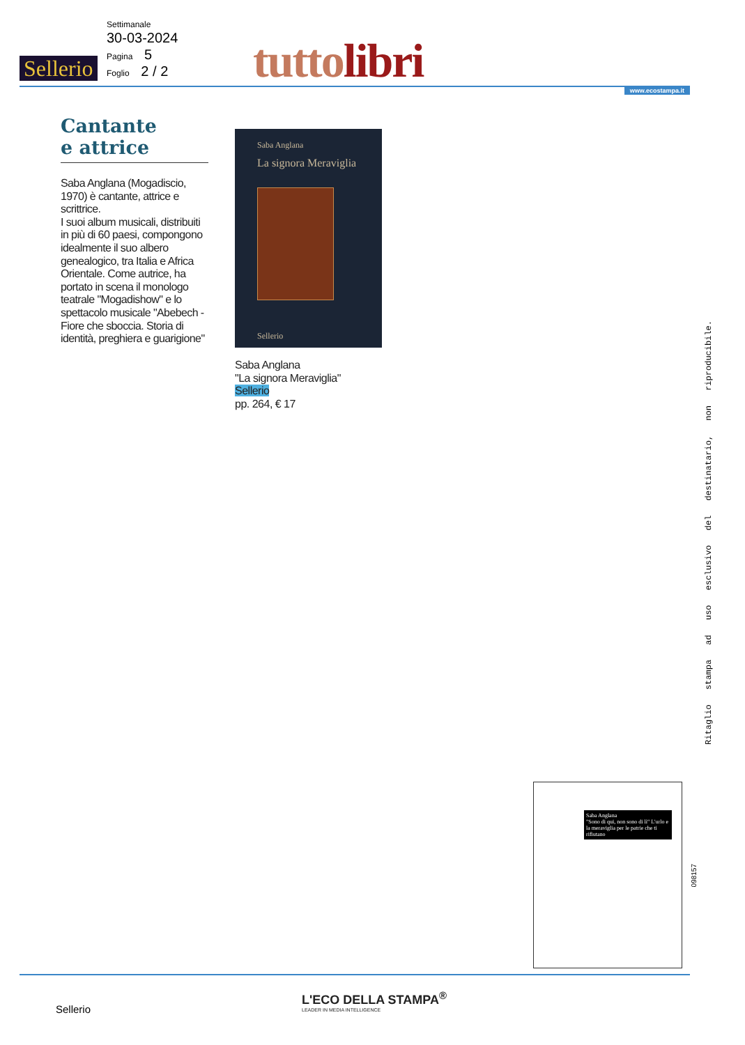Sellerio
Settimanale
30-03-2024
Pagina 5
Foglio 2 / 2
tutto libri www.ecostampa.it
Cantante
e attrice
Saba Anglana (Mogadiscio, 1970) è cantante, attrice e scrittrice.
I suoi album musicali, distribuiti in più di 60 paesi, compongono idealmente il suo albero genealogico, tra Italia e Africa Orientale. Come autrice, ha portato in scena il monologo teatrale "Mogadishow" e lo spettacolo musicale "Abebech - Fiore che sboccia. Storia di identità, preghiera e guarigione"
Saba Anglana
La signora Meraviglia
Sellerio
Saba Anglana
"La signora Meraviglia"
Sellerio
pp. 264, € 17
Ritaglio stampa ad uso esclusivo del destinatario, non riproducibile.
Saba Anglana
"Sono di qui, non sono di lì" L'urlo e la meraviglia per le patrie che ti rifiutano
098157
Sellerio
L'ECO DELLA STAMPA<sup>®</sup>
LEADER IN MEDIA INTELLIGENCE